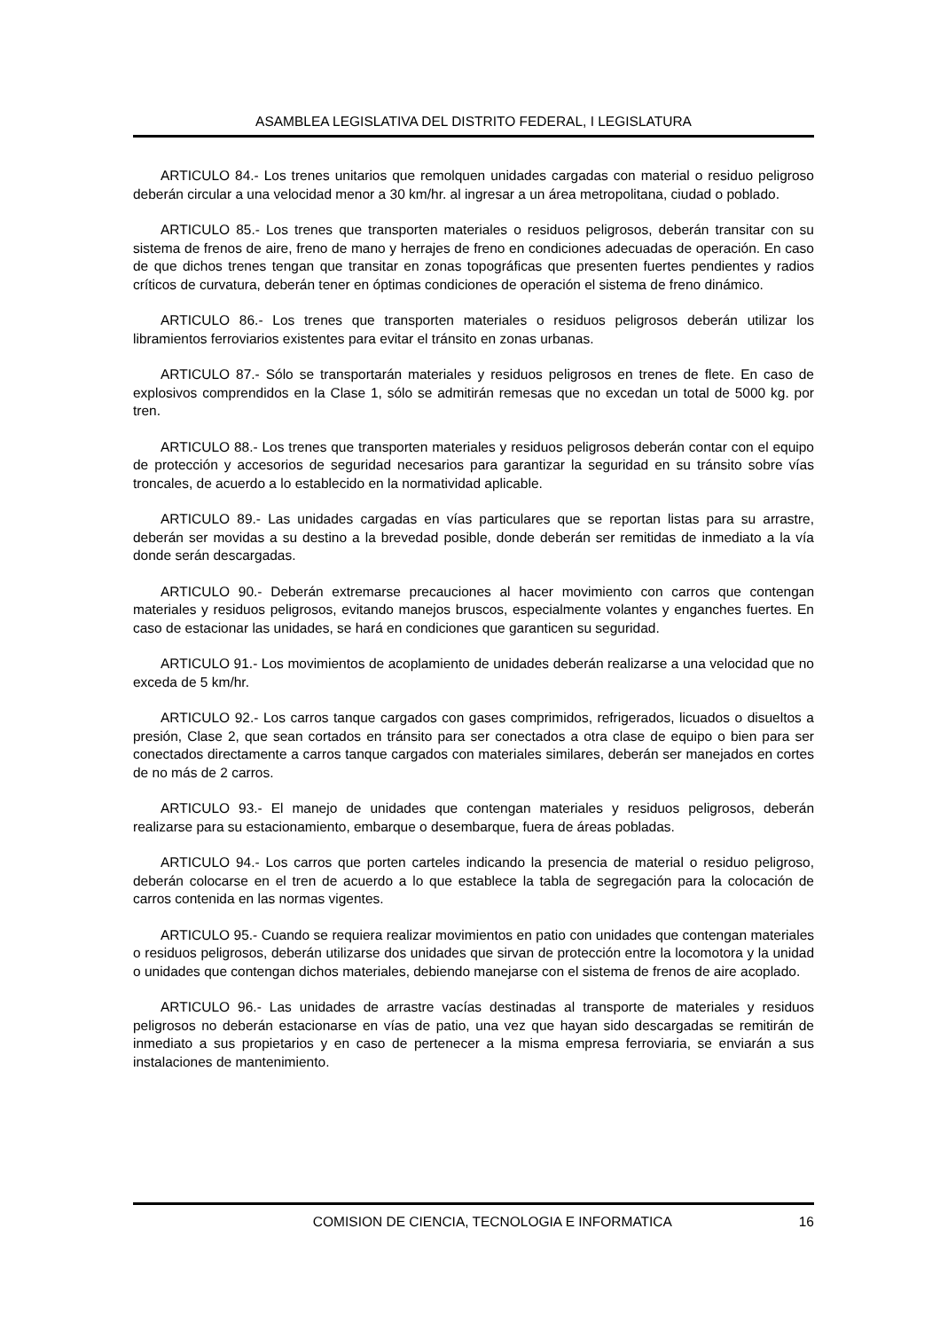ASAMBLEA LEGISLATIVA DEL DISTRITO FEDERAL, I LEGISLATURA
ARTICULO 84.- Los trenes unitarios que remolquen unidades cargadas con material o residuo peligroso deberán circular a una velocidad menor a 30 km/hr. al ingresar a un área metropolitana, ciudad o poblado.
ARTICULO 85.- Los trenes que transporten materiales o residuos peligrosos, deberán transitar con su sistema de frenos de aire, freno de mano y herrajes de freno en condiciones adecuadas de operación. En caso de que dichos trenes tengan que transitar en zonas topográficas que presenten fuertes pendientes y radios críticos de curvatura, deberán tener en óptimas condiciones de operación el sistema de freno dinámico.
ARTICULO 86.- Los trenes que transporten materiales o residuos peligrosos deberán utilizar los libramientos ferroviarios existentes para evitar el tránsito en zonas urbanas.
ARTICULO 87.- Sólo se transportarán materiales y residuos peligrosos en trenes de flete. En caso de explosivos comprendidos en la Clase 1, sólo se admitirán remesas que no excedan un total de 5000 kg. por tren.
ARTICULO 88.- Los trenes que transporten materiales y residuos peligrosos deberán contar con el equipo de protección y accesorios de seguridad necesarios para garantizar la seguridad en su tránsito sobre vías troncales, de acuerdo a lo establecido en la normatividad aplicable.
ARTICULO 89.- Las unidades cargadas en vías particulares que se reportan listas para su arrastre, deberán ser movidas a su destino a la brevedad posible, donde deberán ser remitidas de inmediato a la vía donde serán descargadas.
ARTICULO 90.- Deberán extremarse precauciones al hacer movimiento con carros que contengan materiales y residuos peligrosos, evitando manejos bruscos, especialmente volantes y enganches fuertes. En caso de estacionar las unidades, se hará en condiciones que garanticen su seguridad.
ARTICULO 91.- Los movimientos de acoplamiento de unidades deberán realizarse a una velocidad que no exceda de 5 km/hr.
ARTICULO 92.- Los carros tanque cargados con gases comprimidos, refrigerados, licuados o disueltos a presión, Clase 2, que sean cortados en tránsito para ser conectados a otra clase de equipo o bien para ser conectados directamente a carros tanque cargados con materiales similares, deberán ser manejados en cortes de no más de 2 carros.
ARTICULO 93.- El manejo de unidades que contengan materiales y residuos peligrosos, deberán realizarse para su estacionamiento, embarque o desembarque, fuera de áreas pobladas.
ARTICULO 94.- Los carros que porten carteles indicando la presencia de material o residuo peligroso, deberán colocarse en el tren de acuerdo a lo que establece la tabla de segregación para la colocación de carros contenida en las normas vigentes.
ARTICULO 95.- Cuando se requiera realizar movimientos en patio con unidades que contengan materiales o residuos peligrosos, deberán utilizarse dos unidades que sirvan de protección entre la locomotora y la unidad o unidades que contengan dichos materiales, debiendo manejarse con el sistema de frenos de aire acoplado.
ARTICULO 96.- Las unidades de arrastre vacías destinadas al transporte de materiales y residuos peligrosos no deberán estacionarse en vías de patio, una vez que hayan sido descargadas se remitirán de inmediato a sus propietarios y en caso de pertenecer a la misma empresa ferroviaria, se enviarán a sus instalaciones de mantenimiento.
COMISION DE CIENCIA, TECNOLOGIA E INFORMATICA 16